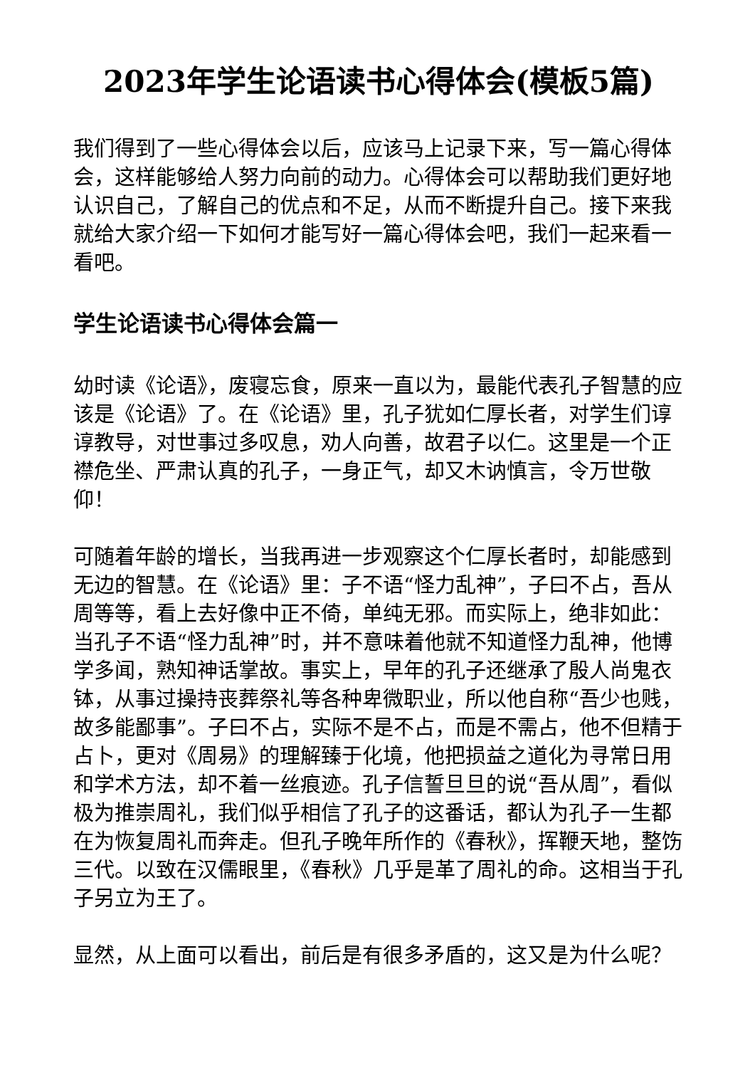2023年学生论语读书心得体会(模板5篇)
我们得到了一些心得体会以后，应该马上记录下来，写一篇心得体会，这样能够给人努力向前的动力。心得体会可以帮助我们更好地认识自己，了解自己的优点和不足，从而不断提升自己。接下来我就给大家介绍一下如何才能写好一篇心得体会吧，我们一起来看一看吧。
学生论语读书心得体会篇一
幼时读《论语》，废寝忘食，原来一直以为，最能代表孔子智慧的应该是《论语》了。在《论语》里，孔子犹如仁厚长者，对学生们谆谆教导，对世事过多叹息，劝人向善，故君子以仁。这里是一个正襟危坐、严肃认真的孔子，一身正气，却又木讷慎言，令万世敬仰！
可随着年龄的增长，当我再进一步观察这个仁厚长者时，却能感到无边的智慧。在《论语》里：子不语“怪力乱神”，子曰不占，吾从周等等，看上去好像中正不倚，单纯无邪。而实际上，绝非如此：当孔子不语“怪力乱神”时，并不意味着他就不知道怪力乱神，他博学多闻，熟知神话掌故。事实上，早年的孔子还继承了殷人尚鬼衣钵，从事过操持丧葬祭礼等各种卑微职业，所以他自称“吾少也贱，故多能鄙事”。子曰不占，实际不是不占，而是不需占，他不但精于占卜，更对《周易》的理解臻于化境，他把损益之道化为寻常日用和学术方法，却不着一丝痕迹。孔子信誓旦旦的说“吾从周”，看似极为推崇周礼，我们似乎相信了孔子的这番话，都认为孔子一生都在为恢复周礼而奔走。但孔子晚年所作的《春秋》，挥鞭天地，整饬三代。以致在汉儒眼里，《春秋》几乎是革了周礼的命。这相当于孔子另立为王了。
显然，从上面可以看出，前后是有很多矛盾的，这又是为什么呢？